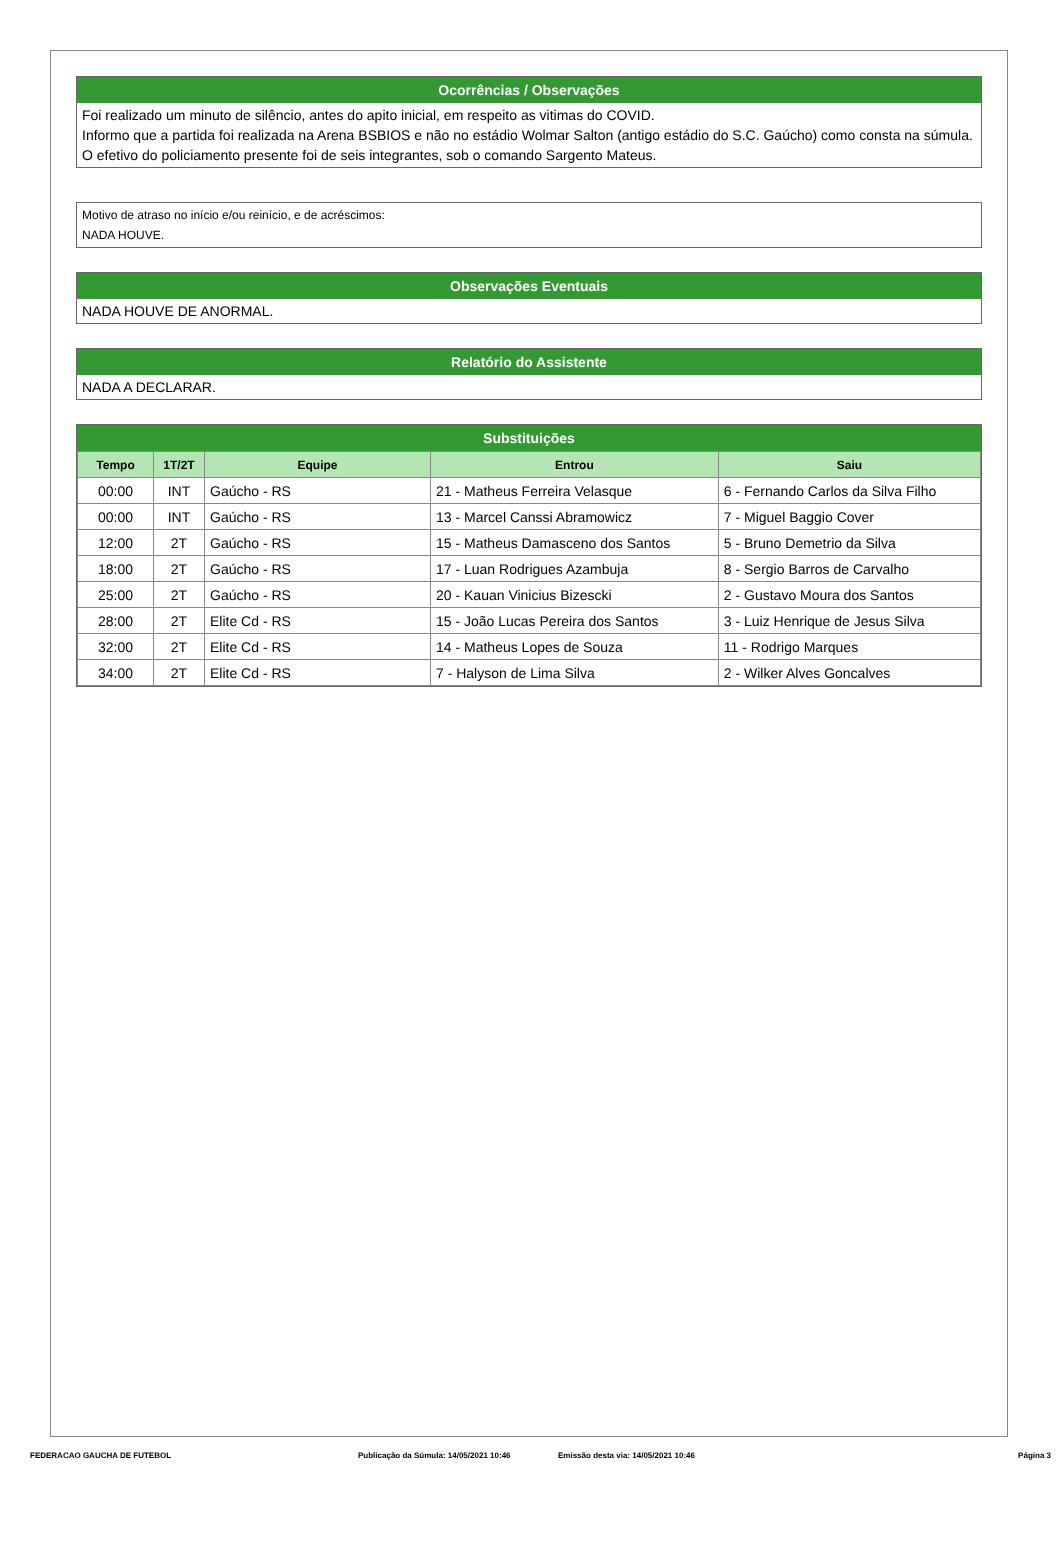Ocorrências / Observações
Foi realizado um minuto de silêncio, antes do apito inicial, em respeito as vitimas do COVID.
Informo que a partida foi realizada na Arena BSBIOS e não no estádio Wolmar Salton (antigo estádio do S.C. Gaúcho) como consta na súmula.
O efetivo do policiamento presente foi de seis integrantes, sob o comando Sargento Mateus.
Motivo de atraso no início e/ou reinício, e de acréscimos:
NADA HOUVE.
Observações Eventuais
NADA HOUVE DE ANORMAL.
Relatório do Assistente
NADA A DECLARAR.
Substituições
| Tempo | 1T/2T | Equipe | Entrou | Saiu |
| --- | --- | --- | --- | --- |
| 00:00 | INT | Gaúcho - RS | 21 - Matheus Ferreira Velasque | 6 - Fernando Carlos da Silva Filho |
| 00:00 | INT | Gaúcho - RS | 13 - Marcel Canssi Abramowicz | 7 - Miguel Baggio Cover |
| 12:00 | 2T | Gaúcho - RS | 15 - Matheus Damasceno dos Santos | 5 - Bruno Demetrio da Silva |
| 18:00 | 2T | Gaúcho - RS | 17 - Luan Rodrigues Azambuja | 8 - Sergio Barros de Carvalho |
| 25:00 | 2T | Gaúcho - RS | 20 - Kauan Vinicius Bizescki | 2 - Gustavo Moura dos Santos |
| 28:00 | 2T | Elite Cd - RS | 15 - João Lucas Pereira dos Santos | 3 - Luiz Henrique de Jesus Silva |
| 32:00 | 2T | Elite Cd - RS | 14 - Matheus Lopes de Souza | 11 - Rodrigo Marques |
| 34:00 | 2T | Elite Cd - RS | 7 - Halyson de Lima Silva | 2 - Wilker Alves Goncalves |
FEDERACAO GAUCHA DE FUTEBOL Publicação da Súmula: 14/05/2021 10:46 Emissão desta via: 14/05/2021 10:46 Página 3